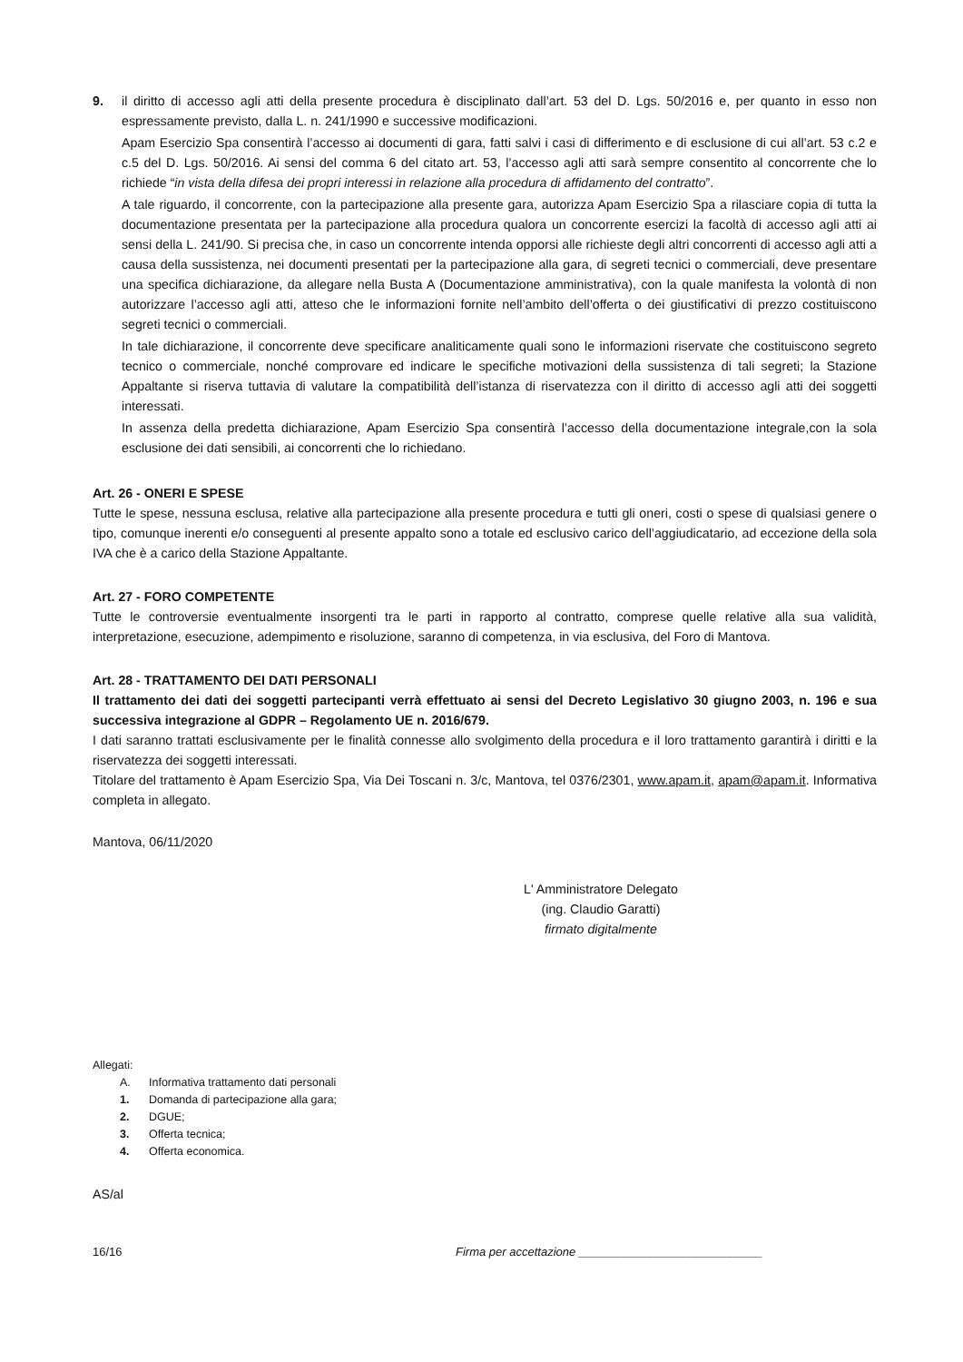9. il diritto di accesso agli atti della presente procedura è disciplinato dall’art. 53 del D. Lgs. 50/2016 e, per quanto in esso non espressamente previsto, dalla L. n. 241/1990 e successive modificazioni.
Apam Esercizio Spa consentirà l’accesso ai documenti di gara, fatti salvi i casi di differimento e di esclusione di cui all’art. 53 c.2 e c.5 del D. Lgs. 50/2016. Ai sensi del comma 6 del citato art. 53, l’accesso agli atti sarà sempre consentito al concorrente che lo richiede “in vista della difesa dei propri interessi in relazione alla procedura di affidamento del contratto”.
A tale riguardo, il concorrente, con la partecipazione alla presente gara, autorizza Apam Esercizio Spa a rilasciare copia di tutta la documentazione presentata per la partecipazione alla procedura qualora un concorrente esercizi la facoltà di accesso agli atti ai sensi della L. 241/90. Si precisa che, in caso un concorrente intenda opporsi alle richieste degli altri concorrenti di accesso agli atti a causa della sussistenza, nei documenti presentati per la partecipazione alla gara, di segreti tecnici o commerciali, deve presentare una specifica dichiarazione, da allegare nella Busta A (Documentazione amministrativa), con la quale manifesta la volontà di non autorizzare l’accesso agli atti, atteso che le informazioni fornite nell’ambito dell’offerta o dei giustificativi di prezzo costituiscono segreti tecnici o commerciali.
In tale dichiarazione, il concorrente deve specificare analiticamente quali sono le informazioni riservate che costituiscono segreto tecnico o commerciale, nonché comprovare ed indicare le specifiche motivazioni della sussistenza di tali segreti; la Stazione Appaltante si riserva tuttavia di valutare la compatibilità dell’istanza di riservatezza con il diritto di accesso agli atti dei soggetti interessati.
In assenza della predetta dichiarazione, Apam Esercizio Spa consentirà l’accesso della documentazione integrale,con la sola esclusione dei dati sensibili, ai concorrenti che lo richiedano.
Art. 26 - ONERI E SPESE
Tutte le spese, nessuna esclusa, relative alla partecipazione alla presente procedura e tutti gli oneri, costi o spese di qualsiasi genere o tipo, comunque inerenti e/o conseguenti al presente appalto sono a totale ed esclusivo carico dell’aggiudicatario, ad eccezione della sola IVA che è a carico della Stazione Appaltante.
Art. 27 - FORO COMPETENTE
Tutte le controversie eventualmente insorgenti tra le parti in rapporto al contratto, comprese quelle relative alla sua validità, interpretazione, esecuzione, adempimento e risoluzione, saranno di competenza, in via esclusiva, del Foro di Mantova.
Art. 28 - TRATTAMENTO DEI DATI PERSONALI
Il trattamento dei dati dei soggetti partecipanti verrà effettuato ai sensi del Decreto Legislativo 30 giugno 2003, n. 196 e sua successiva integrazione al GDPR – Regolamento UE n. 2016/679.
I dati saranno trattati esclusivamente per le finalità connesse allo svolgimento della procedura e il loro trattamento garantirà i diritti e la riservatezza dei soggetti interessati.
Titolare del trattamento è Apam Esercizio Spa, Via Dei Toscani n. 3/c, Mantova, tel 0376/2301, www.apam.it, apam@apam.it. Informativa completa in allegato.
Mantova, 06/11/2020
L' Amministratore Delegato
(ing. Claudio Garatti)
firmato digitalmente
Allegati:
A. Informativa trattamento dati personali
1. Domanda di partecipazione alla gara;
2. DGUE;
3. Offerta tecnica;
4. Offerta economica.
AS/al
16/16 Firma per accettazione ____________________________